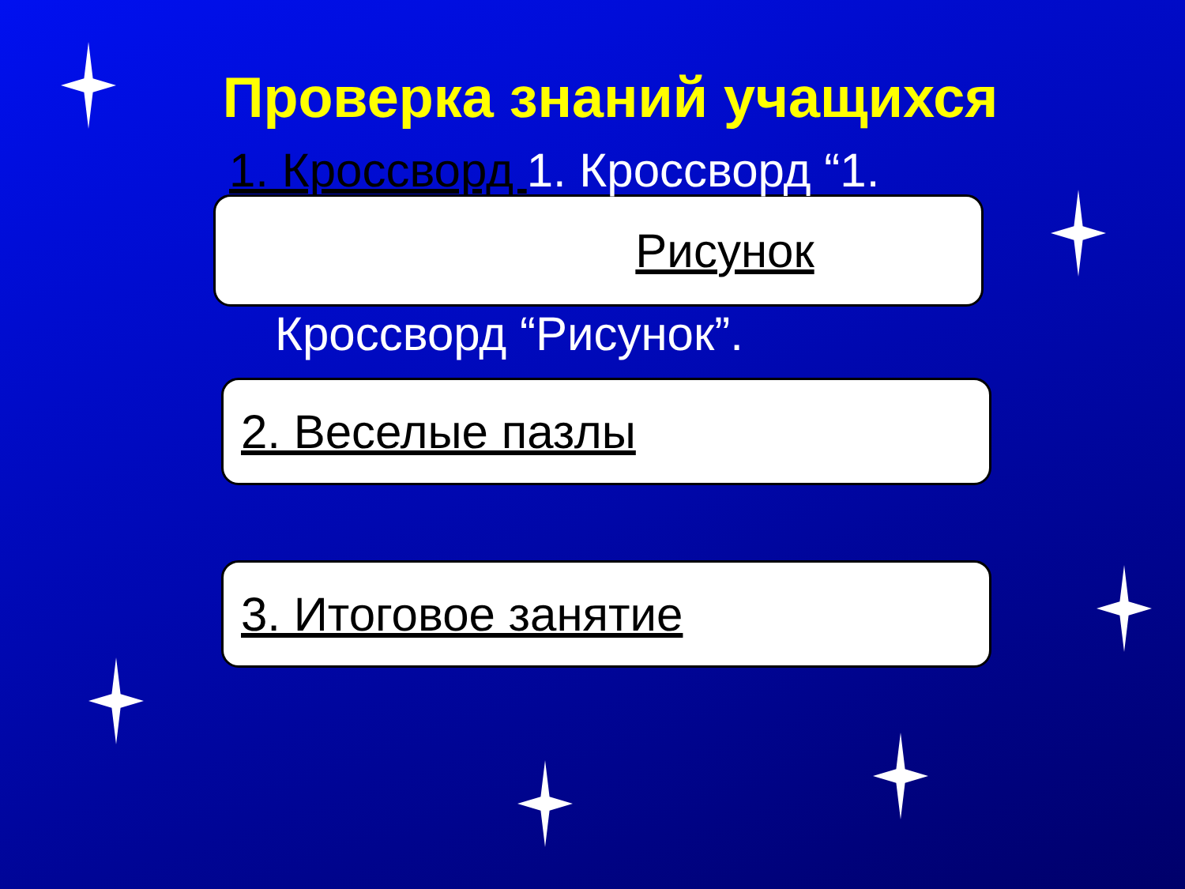Проверка знаний учащихся
1. Кроссворд 1. Кроссворд “1.
Рисунок
Кроссворд “Рисунок”.
2. Веселые пазлы
3. Итоговое занятие